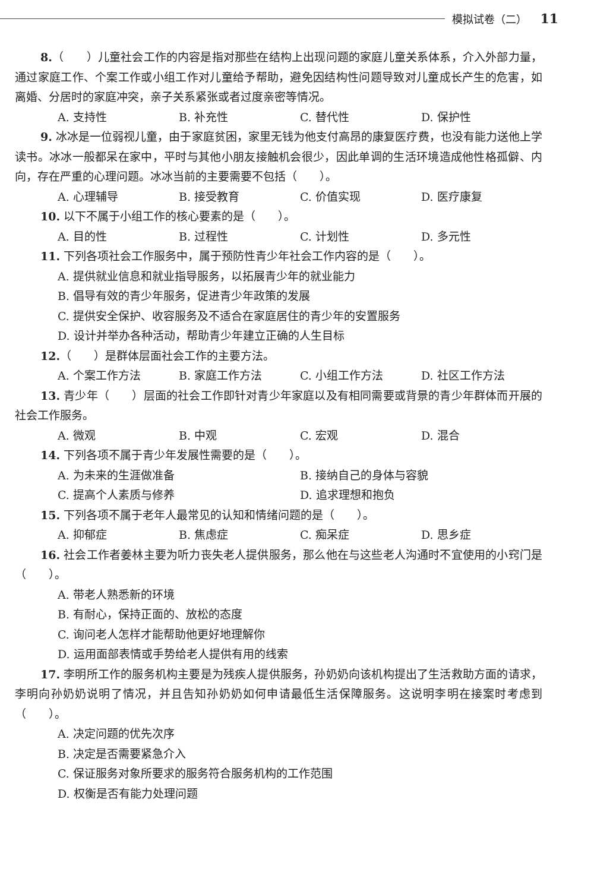模拟试卷（二） 11
8.（　　）儿童社会工作的内容是指对那些在结构上出现问题的家庭儿童关系体系，介入外部力量，通过家庭工作、个案工作或小组工作对儿童给予帮助，避免因结构性问题导致对儿童成长产生的危害，如离婚、分居时的家庭冲突，亲子关系紧张或者过度亲密等情况。
A. 支持性 B. 补充性 C. 替代性 D. 保护性
9. 冰冰是一位弱视儿童，由于家庭贫困，家里无钱为他支付高昂的康复医疗费，也没有能力送他上学读书。冰冰一般都呆在家中，平时与其他小朋友接触机会很少，因此单调的生活环境造成他性格孤僻、内向，存在严重的心理问题。冰冰当前的主要需要不包括（　　）。
A. 心理辅导 B. 接受教育 C. 价值实现 D. 医疗康复
10. 以下不属于小组工作的核心要素的是（　　）。
A. 目的性 B. 过程性 C. 计划性 D. 多元性
11. 下列各项社会工作服务中，属于预防性青少年社会工作内容的是（　　）。
A. 提供就业信息和就业指导服务，以拓展青少年的就业能力
B. 倡导有效的青少年服务，促进青少年政策的发展
C. 提供安全保护、收容服务及不适合在家庭居住的青少年的安置服务
D. 设计并举办各种活动，帮助青少年建立正确的人生目标
12.（　　）是群体层面社会工作的主要方法。
A. 个案工作方法 B. 家庭工作方法 C. 小组工作方法 D. 社区工作方法
13. 青少年（　　）层面的社会工作即针对青少年家庭以及有相同需要或背景的青少年群体而开展的社会工作服务。
A. 微观 B. 中观 C. 宏观 D. 混合
14. 下列各项不属于青少年发展性需要的是（　　）。
A. 为未来的生涯做准备 B. 接纳自己的身体与容貌
C. 提高个人素质与修养 D. 追求理想和抱负
15. 下列各项不属于老年人最常见的认知和情绪问题的是（　　）。
A. 抑郁症 B. 焦虑症 C. 痴呆症 D. 思乡症
16. 社会工作者姜林主要为听力丧失老人提供服务，那么他在与这些老人沟通时不宜使用的小窍门是（　　）。
A. 带老人熟悉新的环境
B. 有耐心，保持正面的、放松的态度
C. 询问老人怎样才能帮助他更好地理解你
D. 运用面部表情或手势给老人提供有用的线索
17. 李明所工作的服务机构主要是为残疾人提供服务，孙奶奶向该机构提出了生活救助方面的请求，李明向孙奶奶说明了情况，并且告知孙奶奶如何申请最低生活保障服务。这说明李明在接案时考虑到（　　）。
A. 决定问题的优先次序
B. 决定是否需要紧急介入
C. 保证服务对象所要求的服务符合服务机构的工作范围
D. 权衡是否有能力处理问题